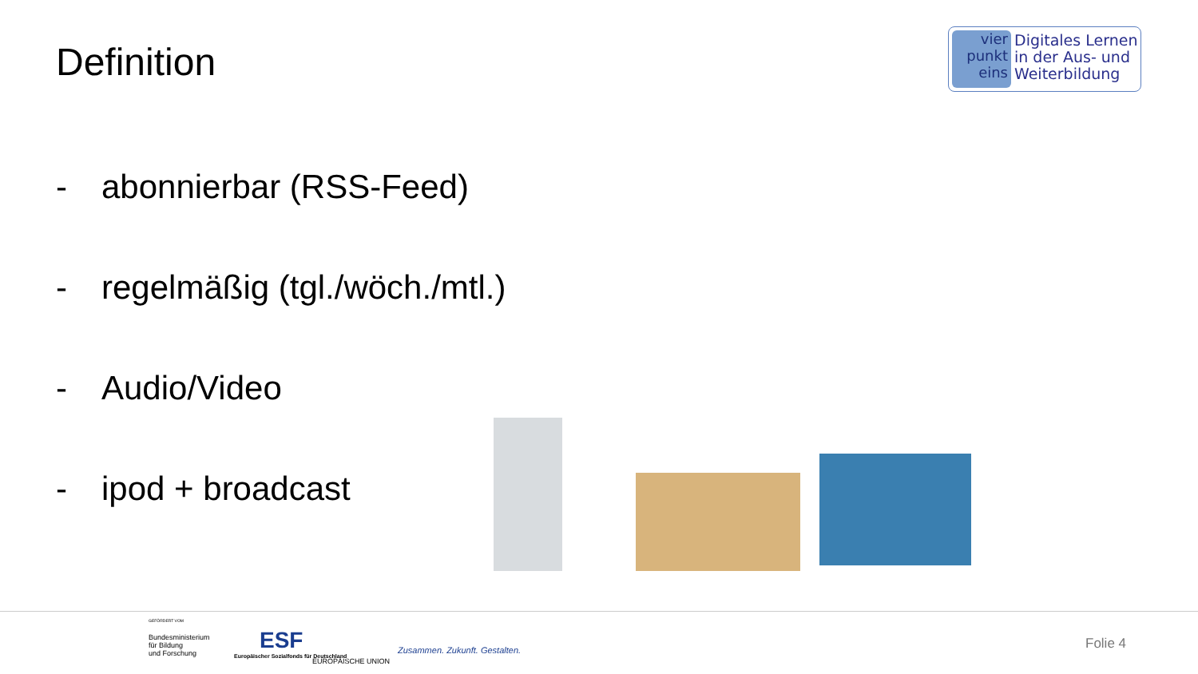Definition
vier
punkt
eins
Digitales Lernen
in der Aus- und
Weiterbildung
- abonnierbar (RSS-Feed)
- regelmäßig (tgl./wöch./mtl.)
- Audio/Video
- ipod + broadcast
GEFÖRDERT VOM
Bundesministerium
für Bildung
und Forschung
ESF
Europäischer Sozialfonds für Deutschland
EUROPÄISCHE UNION
Zusammen. Zukunft. Gestalten. Folie 4